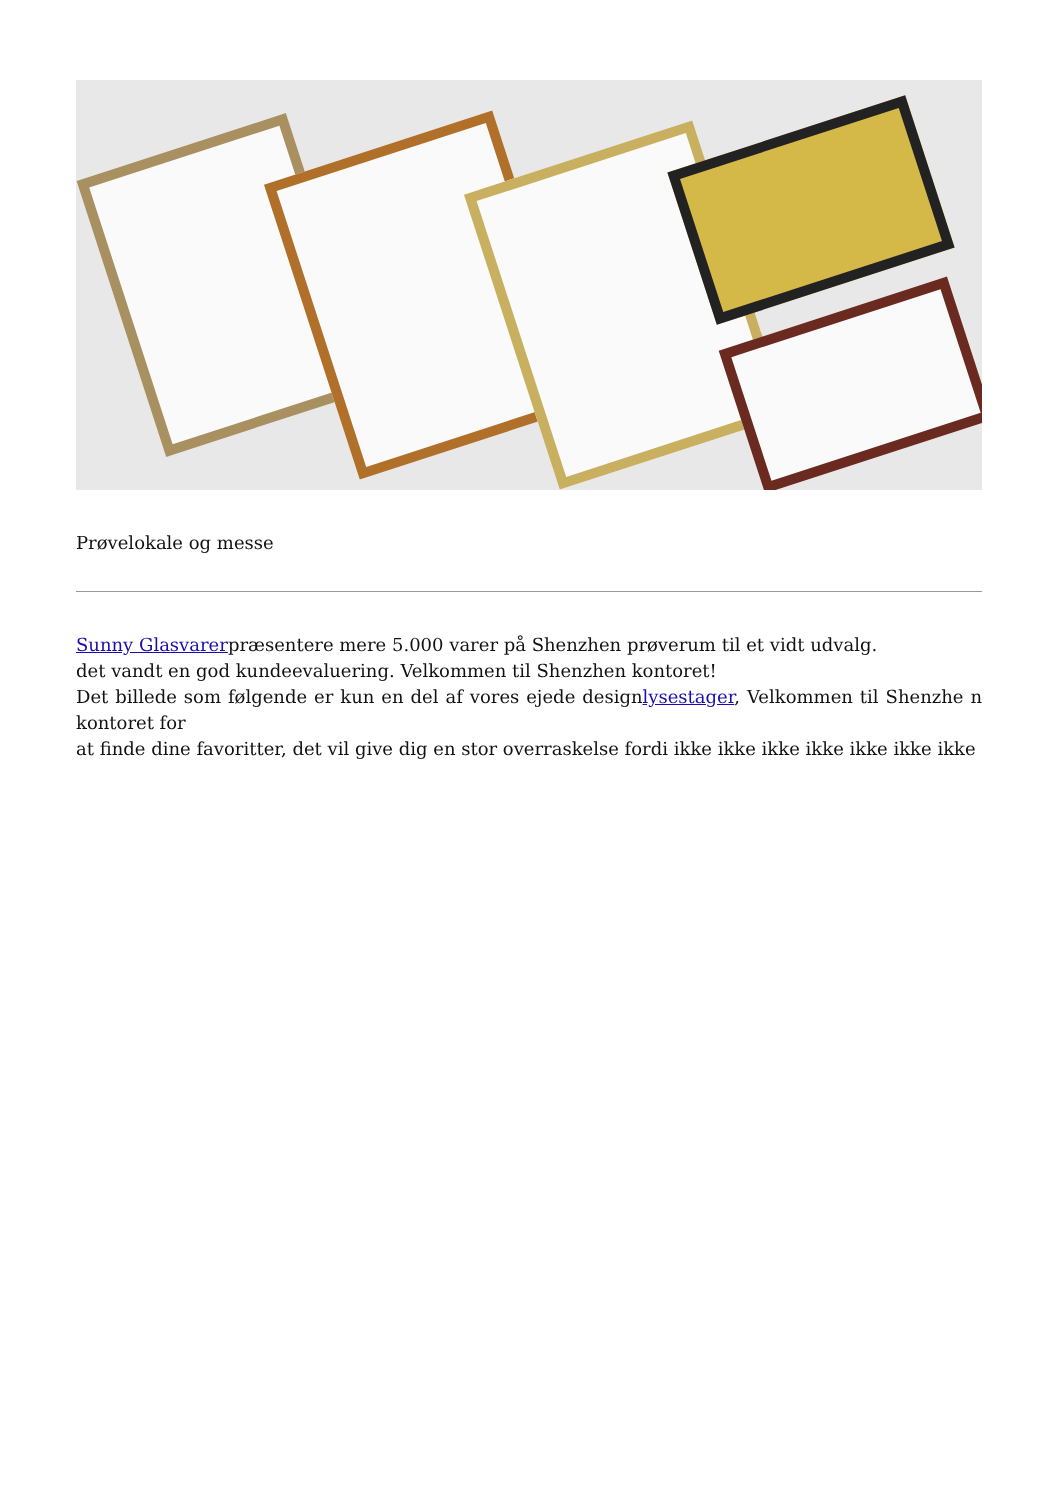Prøvelokale og messe
Sunny Glasvarerpræsentere mere 5.000 varer på Shenzhen prøverum til et vidt udvalg.
det vandt en god kundeevaluering. Velkommen til Shenzhen kontoret!
Det billede som følgende er kun en del af vores ejede designlysestager, Velkommen til Shenzhe n kontoret for
at finde dine favoritter, det vil give dig en stor overraskelse fordi ikke ikke ikke ikke ikke ikke ikke